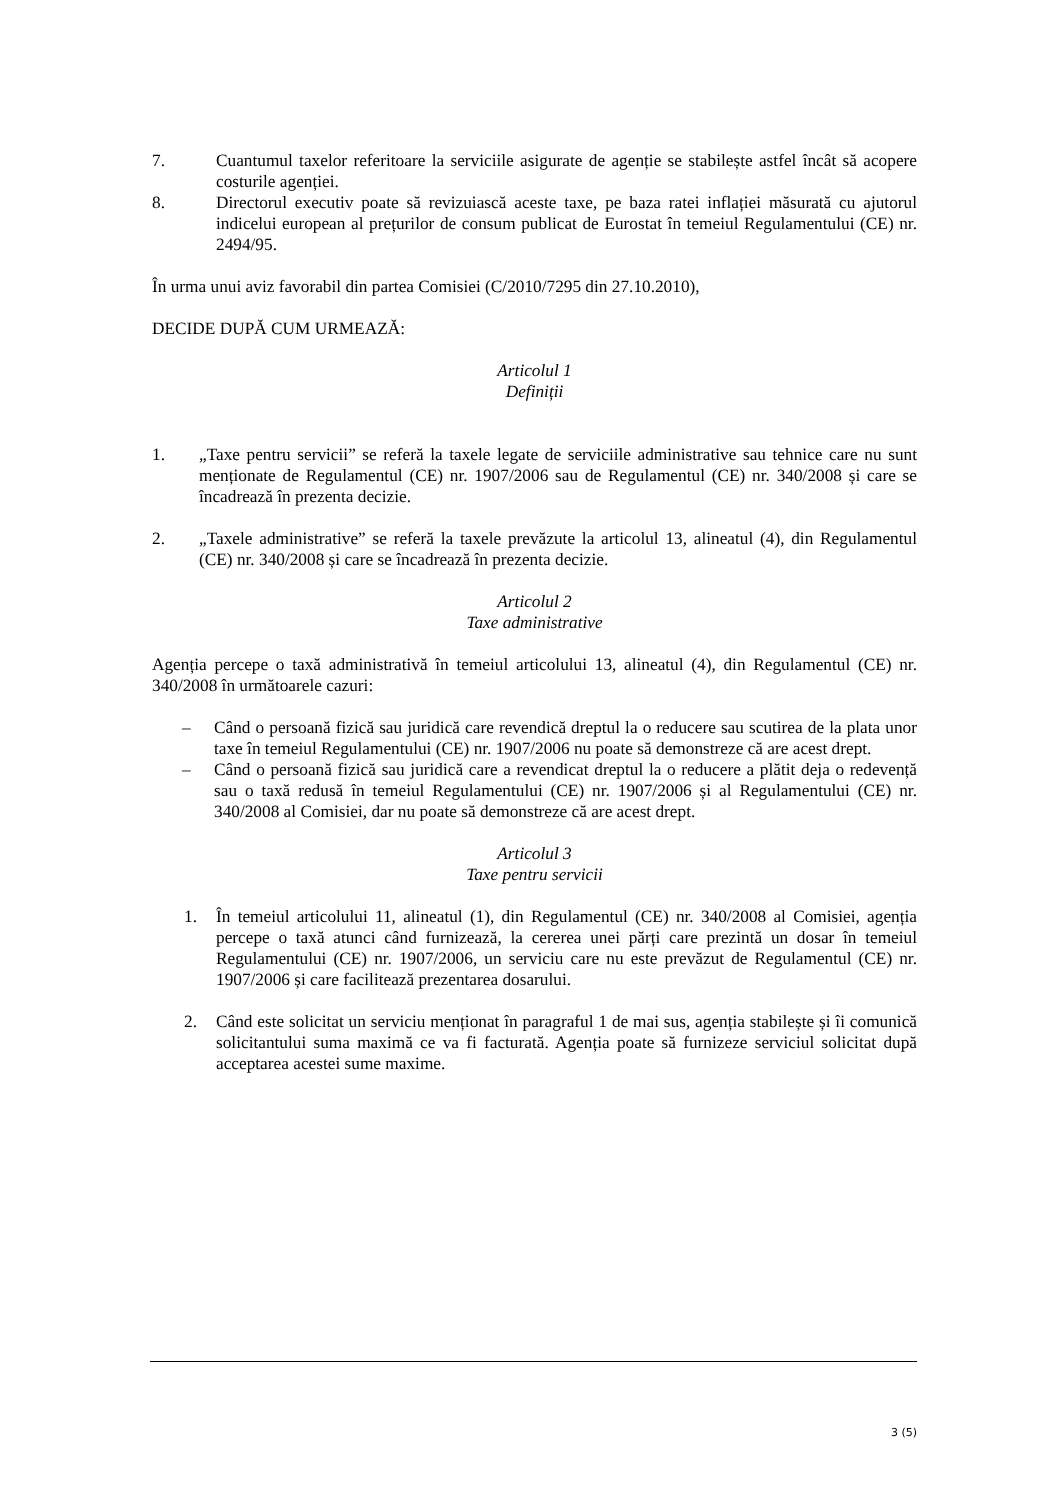7. Cuantumul taxelor referitoare la serviciile asigurate de agenție se stabilește astfel încât să acopere costurile agenției.
8. Directorul executiv poate să revizuiască aceste taxe, pe baza ratei inflației măsurată cu ajutorul indicelui european al prețurilor de consum publicat de Eurostat în temeiul Regulamentului (CE) nr. 2494/95.
În urma unui aviz favorabil din partea Comisiei (C/2010/7295 din 27.10.2010),
DECIDE DUPĂ CUM URMEAZĂ:
Articolul 1
Definiții
1. „Taxe pentru servicii” se referă la taxele legate de serviciile administrative sau tehnice care nu sunt menționate de Regulamentul (CE) nr. 1907/2006 sau de Regulamentul (CE) nr. 340/2008 și care se încadrează în prezenta decizie.
2. „Taxele administrative” se referă la taxele prevăzute la articolul 13, alineatul (4), din Regulamentul (CE) nr. 340/2008 și care se încadrează în prezenta decizie.
Articolul 2
Taxe administrative
Agenția percepe o taxă administrativă în temeiul articolului 13, alineatul (4), din Regulamentul (CE) nr. 340/2008 în următoarele cazuri:
– Când o persoană fizică sau juridică care revendică dreptul la o reducere sau scutirea de la plata unor taxe în temeiul Regulamentului (CE) nr. 1907/2006 nu poate să demonstreze că are acest drept.
– Când o persoană fizică sau juridică care a revendicat dreptul la o reducere a plătit deja o redevență sau o taxă redusă în temeiul Regulamentului (CE) nr. 1907/2006 și al Regulamentului (CE) nr. 340/2008 al Comisiei, dar nu poate să demonstreze că are acest drept.
Articolul 3
Taxe pentru servicii
1. În temeiul articolului 11, alineatul (1), din Regulamentul (CE) nr. 340/2008 al Comisiei, agenția percepe o taxă atunci când furnizează, la cererea unei părți care prezintă un dosar în temeiul Regulamentului (CE) nr. 1907/2006, un serviciu care nu este prevăzut de Regulamentul (CE) nr. 1907/2006 și care facilitează prezentarea dosarului.
2. Când este solicitat un serviciu menționat în paragraful 1 de mai sus, agenția stabilește și îi comunică solicitantului suma maximă ce va fi facturată. Agenția poate să furnizeze serviciul solicitat după acceptarea acestei sume maxime.
3 (5)